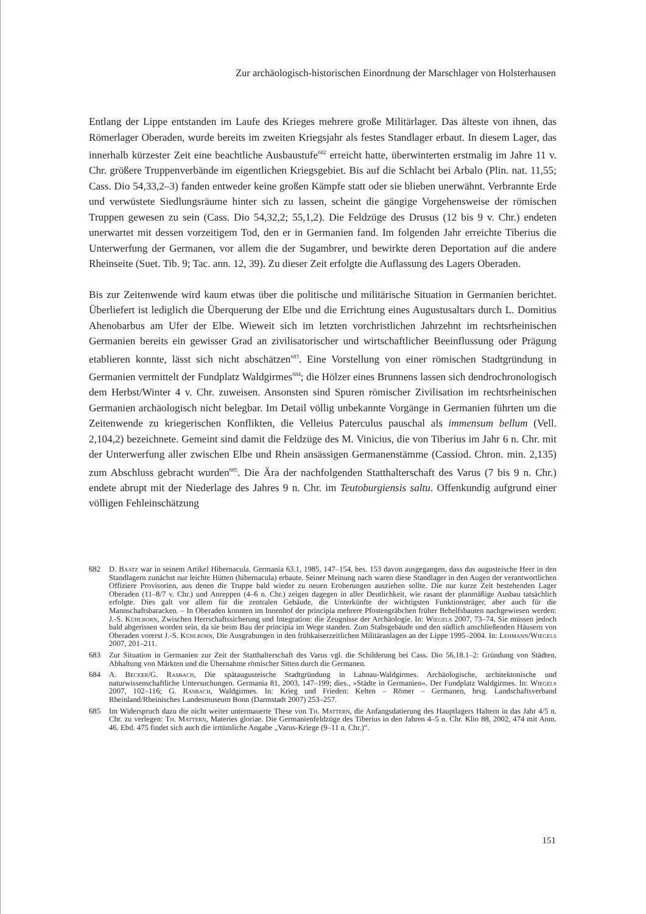Zur archäologisch-historischen Einordnung der Marschlager von Holsterhausen
Entlang der Lippe entstanden im Laufe des Krieges mehrere große Militärlager. Das älteste von ihnen, das Römerlager Oberaden, wurde bereits im zweiten Kriegsjahr als festes Standlager erbaut. In diesem Lager, das innerhalb kürzester Zeit eine beachtliche Ausbaustufe<sup>682</sup> erreicht hatte, überwinterten erstmalig im Jahre 11 v. Chr. größere Truppenverbände im eigentlichen Kriegsgebiet. Bis auf die Schlacht bei Arbalo (Plin. nat. 11,55; Cass. Dio 54,33,2–3) fanden entweder keine großen Kämpfe statt oder sie blieben unerwähnt. Verbrannte Erde und verwüstete Siedlungsräume hinter sich zu lassen, scheint die gängige Vorgehensweise der römischen Truppen gewesen zu sein (Cass. Dio 54,32,2; 55,1,2). Die Feldzüge des Drusus (12 bis 9 v. Chr.) endeten unerwartet mit dessen vorzeitigem Tod, den er in Germanien fand. Im folgenden Jahr erreichte Tiberius die Unterwerfung der Germanen, vor allem die der Sugambrer, und bewirkte deren Deportation auf die andere Rheinseite (Suet. Tib. 9; Tac. ann. 12, 39). Zu dieser Zeit erfolgte die Auflassung des Lagers Oberaden.
Bis zur Zeitenwende wird kaum etwas über die politische und militärische Situation in Germanien berichtet. Überliefert ist lediglich die Überquerung der Elbe und die Errichtung eines Augustusaltars durch L. Domitius Ahenobarbus am Ufer der Elbe. Wieweit sich im letzten vorchristlichen Jahrzehnt im rechtsrheinischen Germanien bereits ein gewisser Grad an zivilisatorischer und wirtschaftlicher Beeinflussung oder Prägung etablieren konnte, lässt sich nicht abschätzen<sup>683</sup>. Eine Vorstellung von einer römischen Stadtgründung in Germanien vermittelt der Fundplatz Waldgirmes<sup>684</sup>; die Hölzer eines Brunnens lassen sich dendrochronologisch dem Herbst/Winter 4 v. Chr. zuweisen. Ansonsten sind Spuren römischer Zivilisation im rechtsrheinischen Germanien archäologisch nicht belegbar. Im Detail völlig unbekannte Vorgänge in Germanien führten um die Zeitenwende zu kriegerischen Konflikten, die Velleius Paterculus pauschal als immensum bellum (Vell. 2,104,2) bezeichnete. Gemeint sind damit die Feldzüge des M. Vinicius, die von Tiberius im Jahr 6 n. Chr. mit der Unterwerfung aller zwischen Elbe und Rhein ansässigen Germanenstämme (Cassiod. Chron. min. 2,135) zum Abschluss gebracht wurden<sup>685</sup>. Die Ära der nachfolgenden Statthalterschaft des Varus (7 bis 9 n. Chr.) endete abrupt mit der Niederlage des Jahres 9 n. Chr. im Teutoburgiensis saltu. Offenkundig aufgrund einer völligen Fehleinschätzung
682 D. Baatz war in seinem Artikel Hibernacula. Germania 63.1, 1985, 147–154, bes. 153 davon ausgegangen, dass das augusteische Heer in den Standlagern zunächst nur leichte Hütten (hibernacula) erbaute. Seiner Meinung nach waren diese Standlager in den Augen der verantwortlichen Offiziere Provisorien, aus denen die Truppe bald wieder zu neuen Eroberungen ausziehen sollte. Die nur kurze Zeit bestehenden Lager Oberaden (11–8/7 v. Chr.) und Anreppen (4–6 n. Chr.) zeigen dagegen in aller Deutlichkeit, wie rasant der planmäßige Ausbau tatsächlich erfolgte. Dies galt vor allem für die zentralen Gebäude, die Unterkünfte der wichtigsten Funktionsträger, aber auch für die Mannschaftsbaracken. – In Oberaden konnten im Innenhof der principia mehrere Pfostengräbchen früher Behelfsbauten nachgewiesen werden: J.-S. Kühlborn, Zwischen Herrschaftssicherung und Integration: die Zeugnisse der Archäologie. In: Wiegels 2007, 73–74. Sie müssen jedoch bald abgerissen worden sein, da sie beim Bau der principia im Wege standen. Zum Stabsgebäude und den südlich anschließenden Häusern von Oberaden vorerst J.-S. Kühlborn, Die Ausgrabungen in den frühkaiserzeitlichen Militäranlagen an der Lippe 1995–2004. In: Lehmann/Wiegels 2007, 201–211.
683 Zur Situation in Germanien zur Zeit der Statthalterschaft des Varus vgl. die Schilderung bei Cass. Dio 56,18.1–2: Gründung von Städten, Abhaltung von Märkten und die Übernahme römischer Sitten durch die Germanen.
684 A. Becker/G. Rasbach, Die spätaugusteische Stadtgründung in Lahnau-Waldgirmes. Archäologische, architektonische und naturwissenschaftliche Untersuchungen. Germania 81, 2003, 147–199; dies., »Städte in Germanien«. Der Fundplatz Waldgirmes. In: Wiegels 2007, 102–116; G. Rasbach, Waldgirmes. In: Krieg und Frieden: Kelten – Römer – Germanen, hrsg. Landschaftsverband Rheinland/Rheinisches Landesmuseum Bonn (Darmstadt 2007) 253–257.
685 Im Widerspruch dazu die nicht weiter untermauerte These von Th. Mattern, die Anfangsdatierung des Hauptlagers Haltern in das Jahr 4/5 n. Chr. zu verlegen: Th. Mattern, Materies gloriae. Die Germanienfeldzüge des Tiberius in den Jahren 4–5 n. Chr. Klio 88, 2002, 474 mit Anm. 46. Ebd. 475 findet sich auch die irrtümliche Angabe „Varus-Kriege (9–11 n. Chr.)“.
151